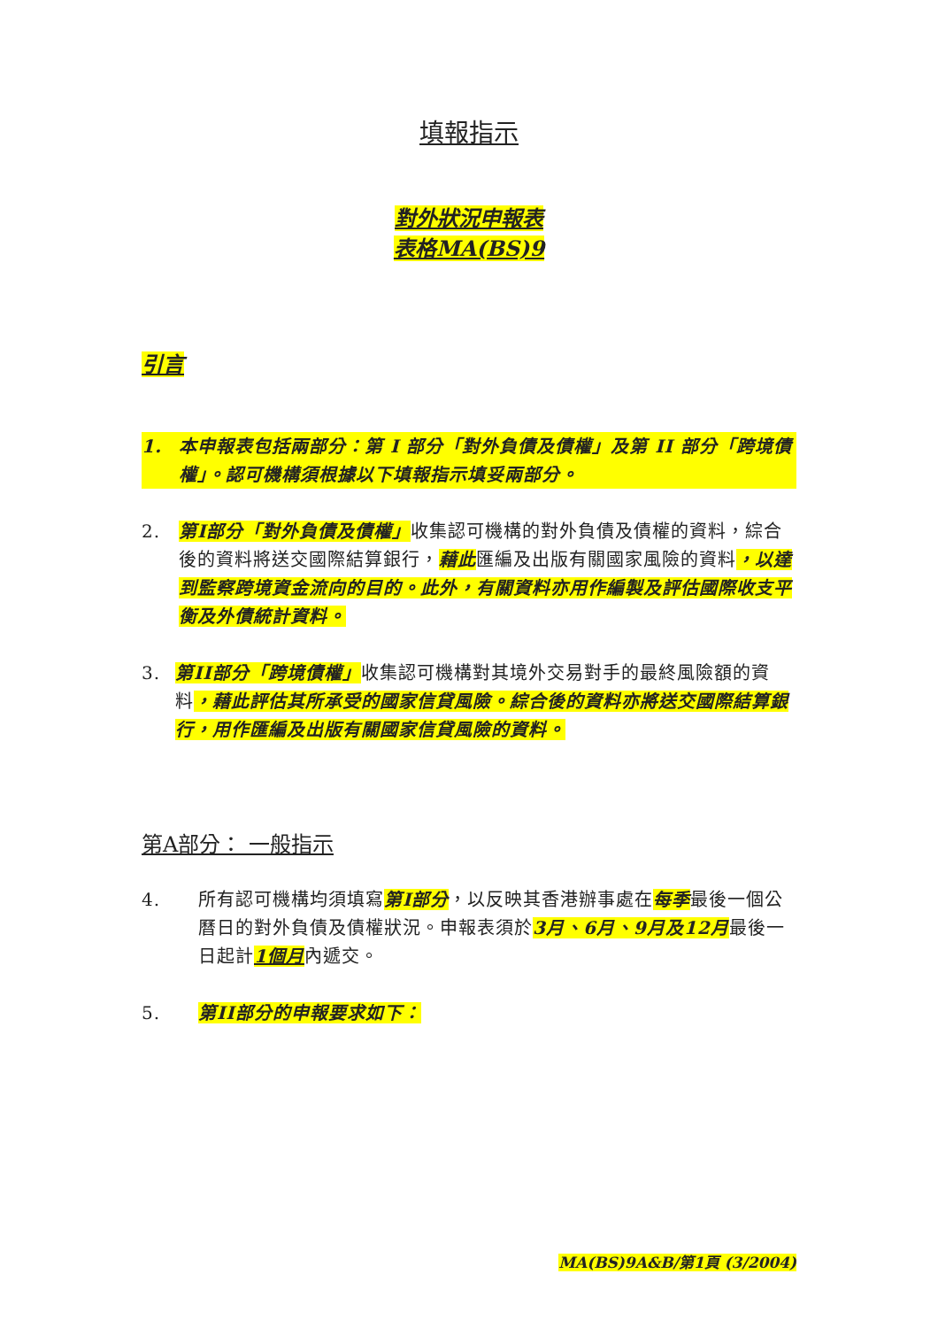填報指示
對外狀況申報表
表格MA(BS)9
引言
1. 本申報表包括兩部分：第 I 部分「對外負債及債權」及第 II 部分「跨境債權」。認可機構須根據以下填報指示填妥兩部分。
2. 第I部分「對外負債及債權」收集認可機構的對外負債及債權的資料，綜合後的資料將送交國際結算銀行，藉此匯編及出版有關國家風險的資料，以達到監察跨境資金流向的目的。此外，有關資料亦用作編製及評估國際收支平衡及外債統計資料。
3. 第II部分「跨境債權」收集認可機構對其境外交易對手的最終風險額的資料，藉此評估其所承受的國家信貸風險。綜合後的資料亦將送交國際結算銀行，用作匯編及出版有關國家信貸風險的資料。
第A部分： 一般指示
4. 所有認可機構均須填寫第I部分，以反映其香港辦事處在每季最後一個公曆日的對外負債及債權狀況。申報表須於3月、6月、9月及12月最後一日起計1個月內遞交。
5. 第II部分的申報要求如下：
MA(BS)9A&B/第1頁 (3/2004)